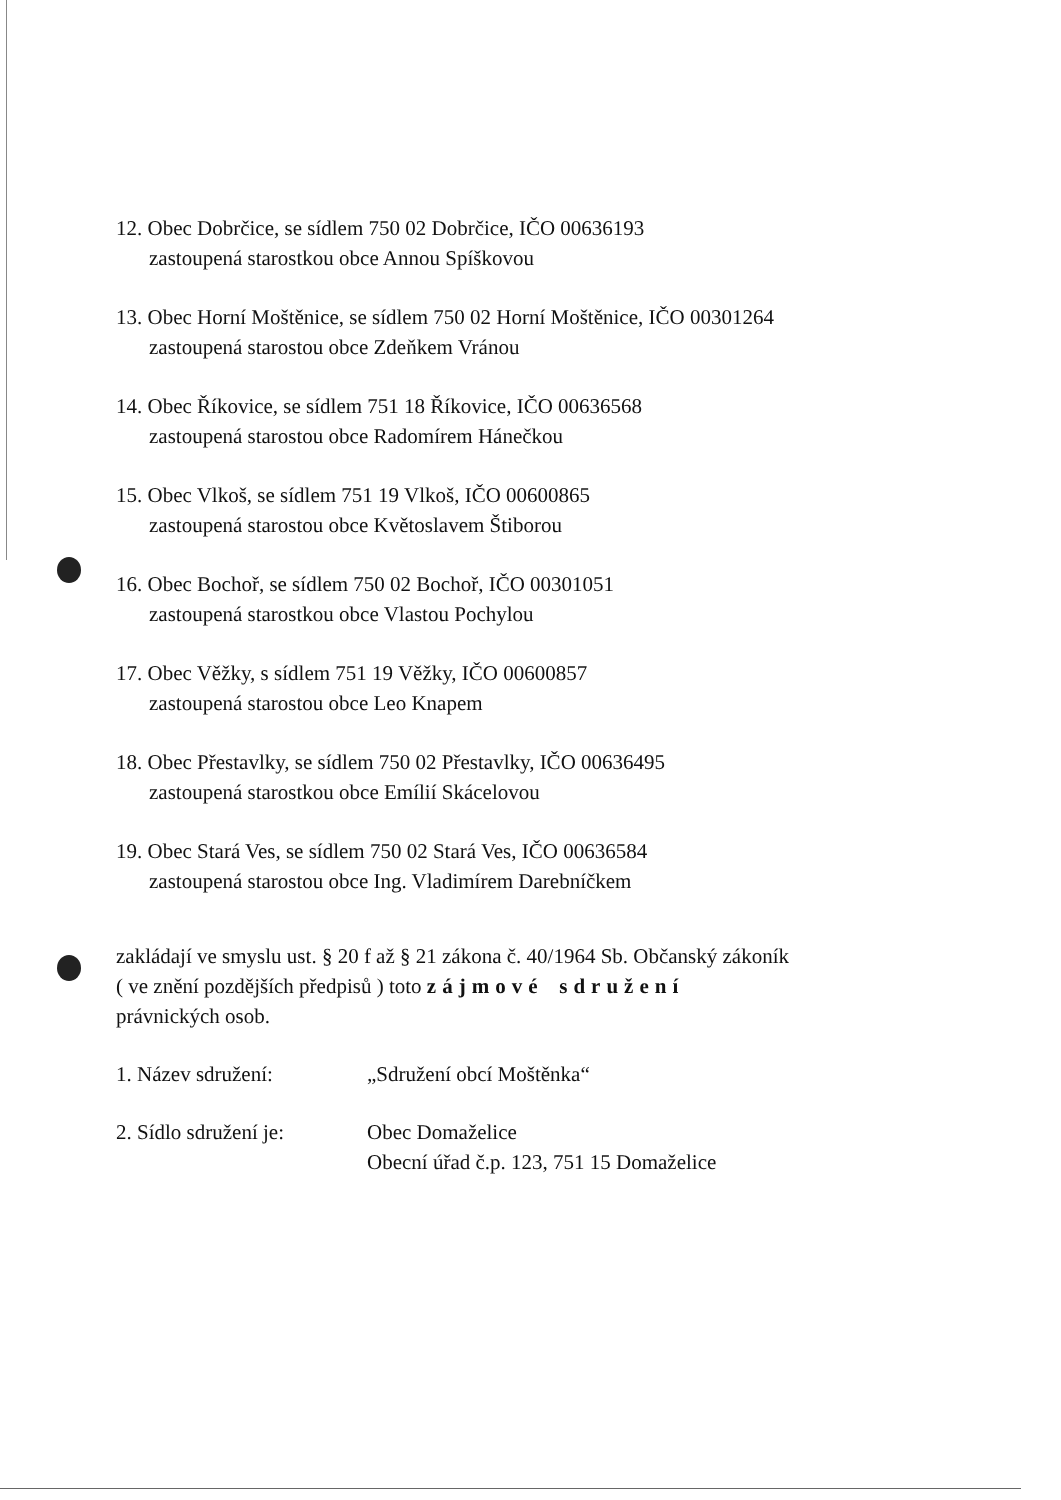12. Obec Dobrčice, se sídlem 750 02 Dobrčice, IČO 00636193
zastoupená starostkou obce Annou Spíškovou
13. Obec Horní Moštěnice, se sídlem 750 02 Horní Moštěnice, IČO 00301264
zastoupená starostou obce Zdeňkem Vránou
14. Obec Říkovice, se sídlem 751 18 Říkovice, IČO 00636568
zastoupená starostou obce Radomírem Hánečkou
15. Obec Vlkoš, se sídlem 751 19 Vlkoš, IČO 00600865
zastoupená starostou obce Květoslavem Štiborou
16. Obec Bochoř, se sídlem 750 02 Bochoř, IČO 00301051
zastoupená starostkou obce Vlastou Pochylou
17. Obec Věžky, s sídlem 751 19 Věžky, IČO 00600857
zastoupená starostou obce Leo Knapem
18. Obec Přestavlky, se sídlem 750 02 Přestavlky, IČO 00636495
zastoupená starostkou obce Emílií Skácelovou
19. Obec Stará Ves, se sídlem 750 02 Stará Ves, IČO 00636584
zastoupená starostou obce Ing. Vladimírem Darebníčkem
zakládají ve smyslu ust. § 20 f až § 21 zákona č. 40/1964 Sb. Občanský zákoník
( ve znění pozdějších předpisů ) toto zájmové sdružení
právnických osob.
| 1. Název sdružení: | „Sdružení obcí Moštěnka“ |
| 2. Sídlo sdružení je: | Obec Domaželice Obecní úřad č.p. 123, 751 15 Domaželice |